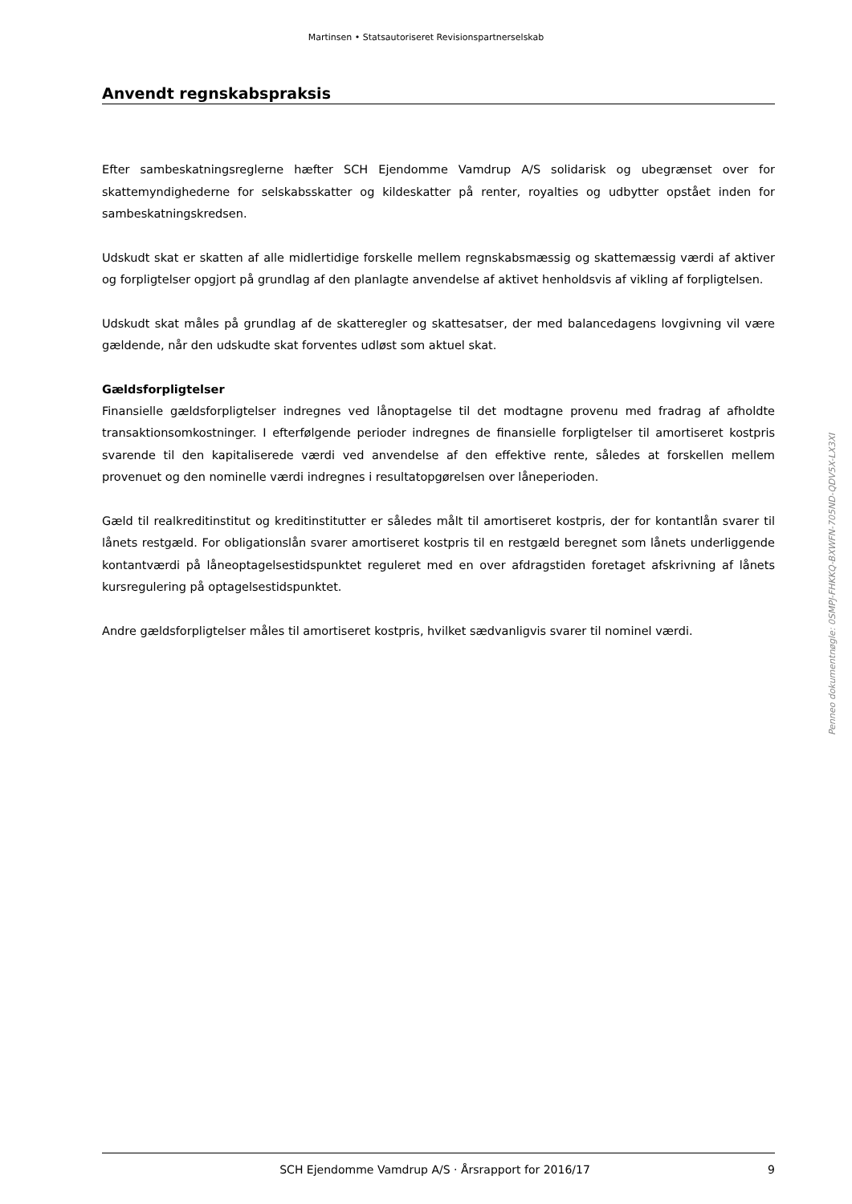Martinsen • Statsautoriseret Revisionspartnerselskab
Anvendt regnskabspraksis
Efter sambeskatningsreglerne hæfter SCH Ejendomme Vamdrup A/S solidarisk og ubegrænset over for skattemyndighederne for selskabsskatter og kildeskatter på renter, royalties og udbytter opstået inden for sambeskatningskredsen.
Udskudt skat er skatten af alle midlertidige forskelle mellem regnskabsmæssig og skattemæssig værdi af aktiver og forpligtelser opgjort på grundlag af den planlagte anvendelse af aktivet henholdsvis af vikling af forpligtelsen.
Udskudt skat måles på grundlag af de skatteregler og skattesatser, der med balancedagens lovgivning vil være gældende, når den udskudte skat forventes udløst som aktuel skat.
Gældsforpligtelser
Finansielle gældsforpligtelser indregnes ved lånoptagelse til det modtagne provenu med fradrag af afholdte transaktionsomkostninger. I efterfølgende perioder indregnes de finansielle forpligtelser til amortiseret kostpris svarende til den kapitaliserede værdi ved anvendelse af den effektive rente, således at forskellen mellem provenuet og den nominelle værdi indregnes i resultatopgørelsen over låneperioden.
Gæld til realkreditinstitut og kreditinstitutter er således målt til amortiseret kostpris, der for kontantlån svarer til lånets restgæld. For obligationslån svarer amortiseret kostpris til en restgæld beregnet som lånets underliggende kontantværdi på låneoptagelsestidspunktet reguleret med en over afdragstiden foretaget afskrivning af lånets kursregulering på optagelsestidspunktet.
Andre gældsforpligtelser måles til amortiseret kostpris, hvilket sædvanligvis svarer til nominel værdi.
Penneo dokumentnøgle: 0SMPJ-FHKKQ-BXWFN-705ND-QDV5X-LX3XI
SCH Ejendomme Vamdrup A/S · Årsrapport for 2016/17 9